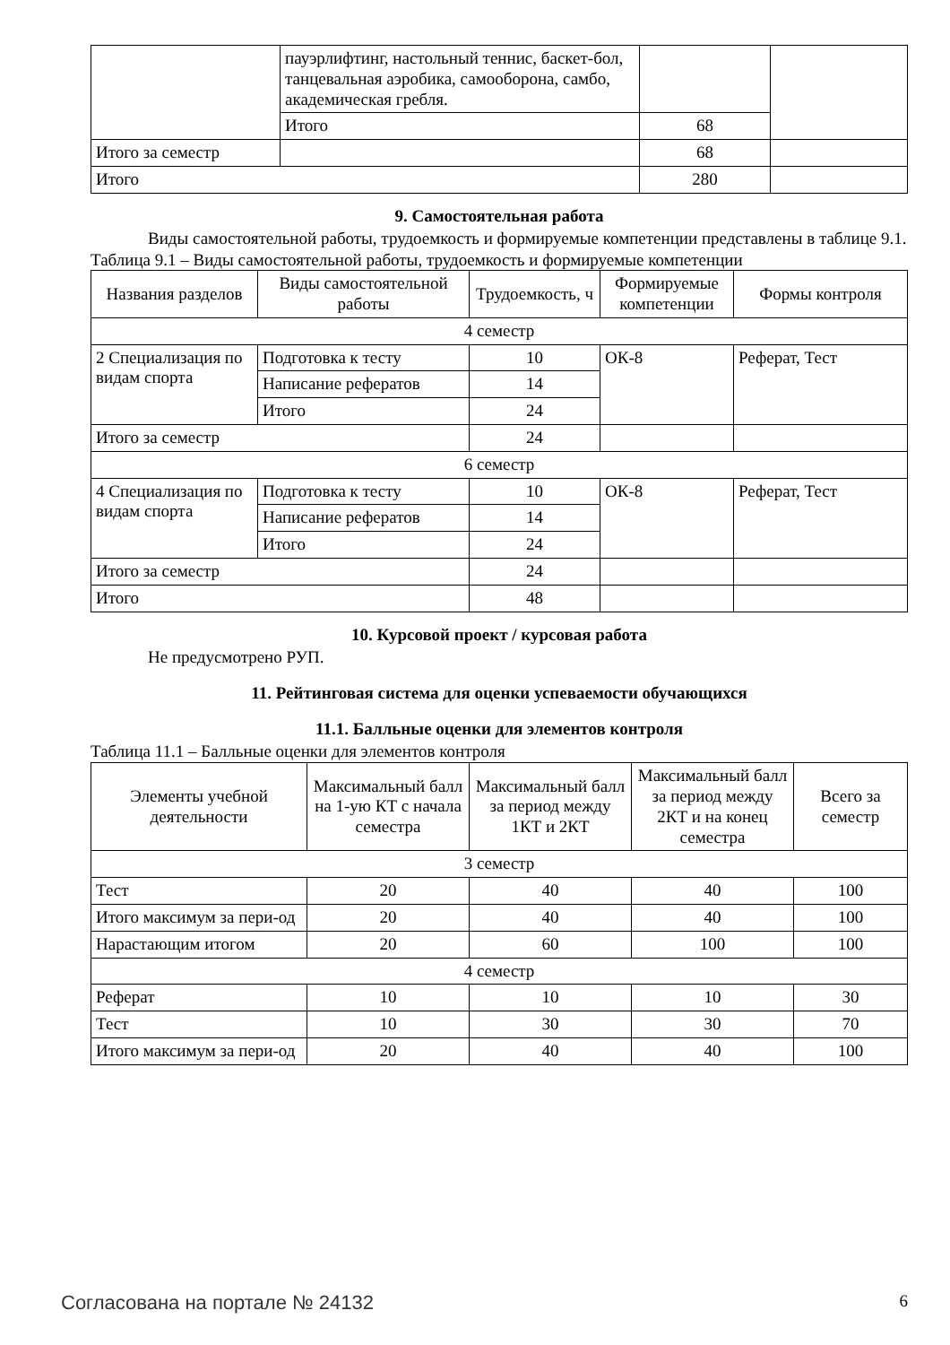| | пауэрлифтинг, настольный теннис, баскет-бол, танцевальная аэробика, самооборона, самбо, академическая гребля. | | |
| | Итого | 68 | |
| Итого за семестр | | 68 | |
| Итого | | 280 | |
9. Самостоятельная работа
Виды самостоятельной работы, трудоемкость и формируемые компетенции представлены в таблице 9.1.
Таблица 9.1 – Виды самостоятельной работы, трудоемкость и формируемые компетенции
| Названия разделов | Виды самостоятельной работы | Трудоемкость, ч | Формируемые компетенции | Формы контроля |
| --- | --- | --- | --- | --- |
| 4 семестр | | | | |
| 2 Специализация по видам спорта | Подготовка к тесту | 10 | ОК-8 | Реферат, Тест |
| | Написание рефератов | 14 | | |
| | Итого | 24 | | |
| Итого за семестр | | 24 | | |
| 6 семестр | | | | |
| 4 Специализация по видам спорта | Подготовка к тесту | 10 | ОК-8 | Реферат, Тест |
| | Написание рефератов | 14 | | |
| | Итого | 24 | | |
| Итого за семестр | | 24 | | |
| Итого | | 48 | | |
10. Курсовой проект / курсовая работа
Не предусмотрено РУП.
11. Рейтинговая система для оценки успеваемости обучающихся
11.1. Балльные оценки для элементов контроля
Таблица 11.1 – Балльные оценки для элементов контроля
| Элементы учебной деятельности | Максимальный балл на 1-ую КТ с начала семестра | Максимальный балл за период между 1КТ и 2КТ | Максимальный балл за период между 2КТ и на конец семестра | Всего за семестр |
| --- | --- | --- | --- | --- |
| 3 семестр | | | | |
| Тест | 20 | 40 | 40 | 100 |
| Итого максимум за пери-од | 20 | 40 | 40 | 100 |
| Нарастающим итогом | 20 | 60 | 100 | 100 |
| 4 семестр | | | | |
| Реферат | 10 | 10 | 10 | 30 |
| Тест | 10 | 30 | 30 | 70 |
| Итого максимум за пери-од | 20 | 40 | 40 | 100 |
Согласована на портале № 24132 6